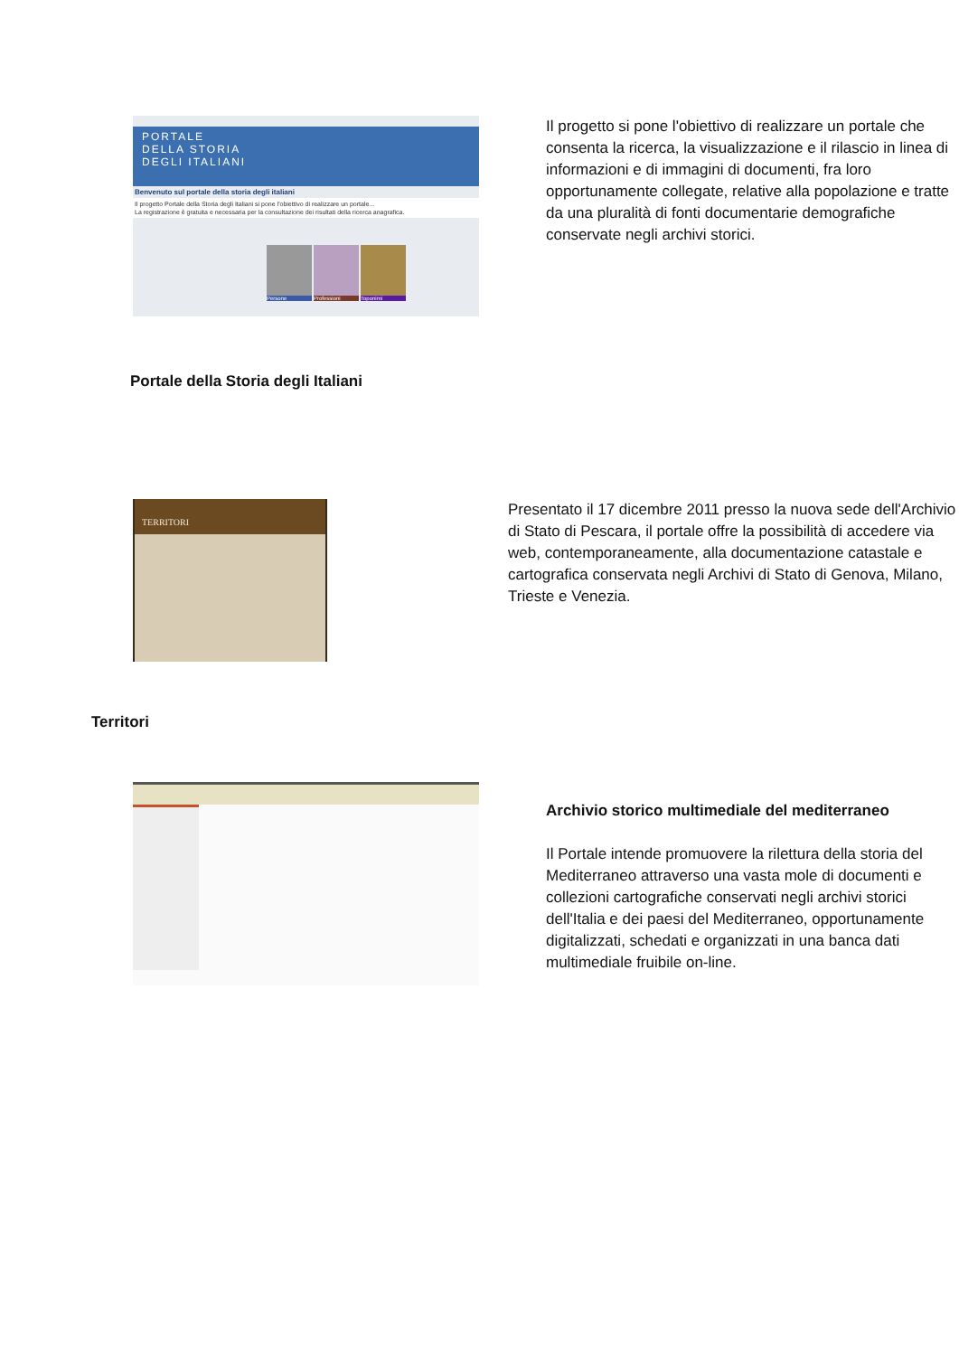PORTALE
DELLA STORIA
DEGLI ITALIANI
Benvenuto sul portale della storia degli italiani
Il progetto Portale della Storia degli Italiani si pone l'obiettivo di realizzare un portale...
La registrazione è gratuita e necessaria per la consultazione dei risultati della ricerca anagrafica.
Persone Professioni Toponimi
Il progetto si pone l'obiettivo di realizzare un portale che consenta la ricerca, la visualizzazione e il rilascio in linea di informazioni e di immagini di documenti, fra loro opportunamente collegate, relative alla popolazione e tratte da una pluralità di fonti documentarie demografiche conservate negli archivi storici.
Portale della Storia degli Italiani
TERRITORI
Presentato il 17 dicembre 2011 presso la nuova sede dell'Archivio di Stato di Pescara, il portale offre la possibilità di accedere via web, contemporaneamente, alla documentazione catastale e cartografica conservata negli Archivi di Stato di Genova, Milano, Trieste e Venezia.
Territori
Archivio storico multimediale del mediterraneo
Il Portale intende promuovere la rilettura della storia del Mediterraneo attraverso una vasta mole di documenti e collezioni cartografiche conservati negli archivi storici dell'Italia e dei paesi del Mediterraneo, opportunamente digitalizzati, schedati e organizzati in una banca dati multimediale fruibile on-line.